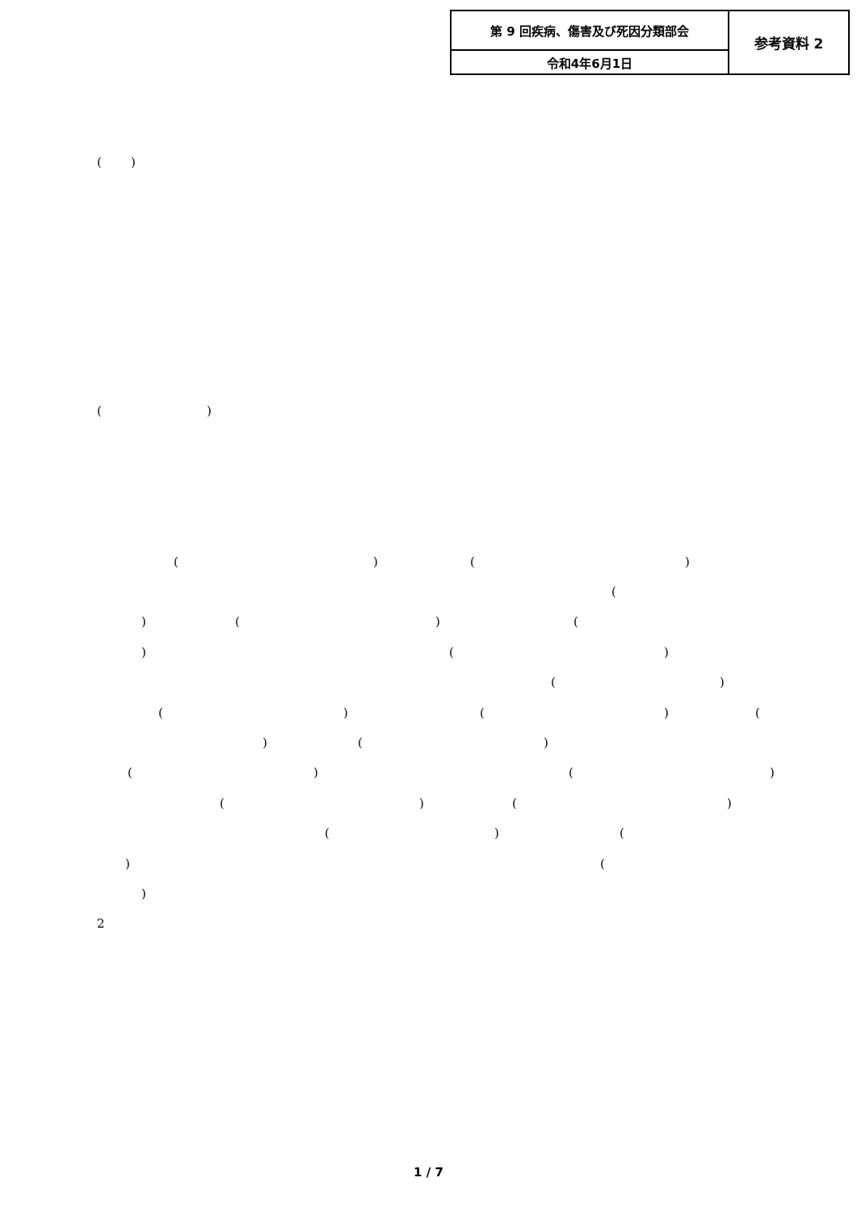| 第 9 回疾病、傷害及び死因分類部会 | 参考資料 2 |
| 令和4年6月1日 | |
( )
( )
( ) ( )
(
) ( ) (
) ( )
( )
( ) ( ) (
) ( )
( ) ( )
( ) ( )
( ) (
) (
)
2
1 / 7